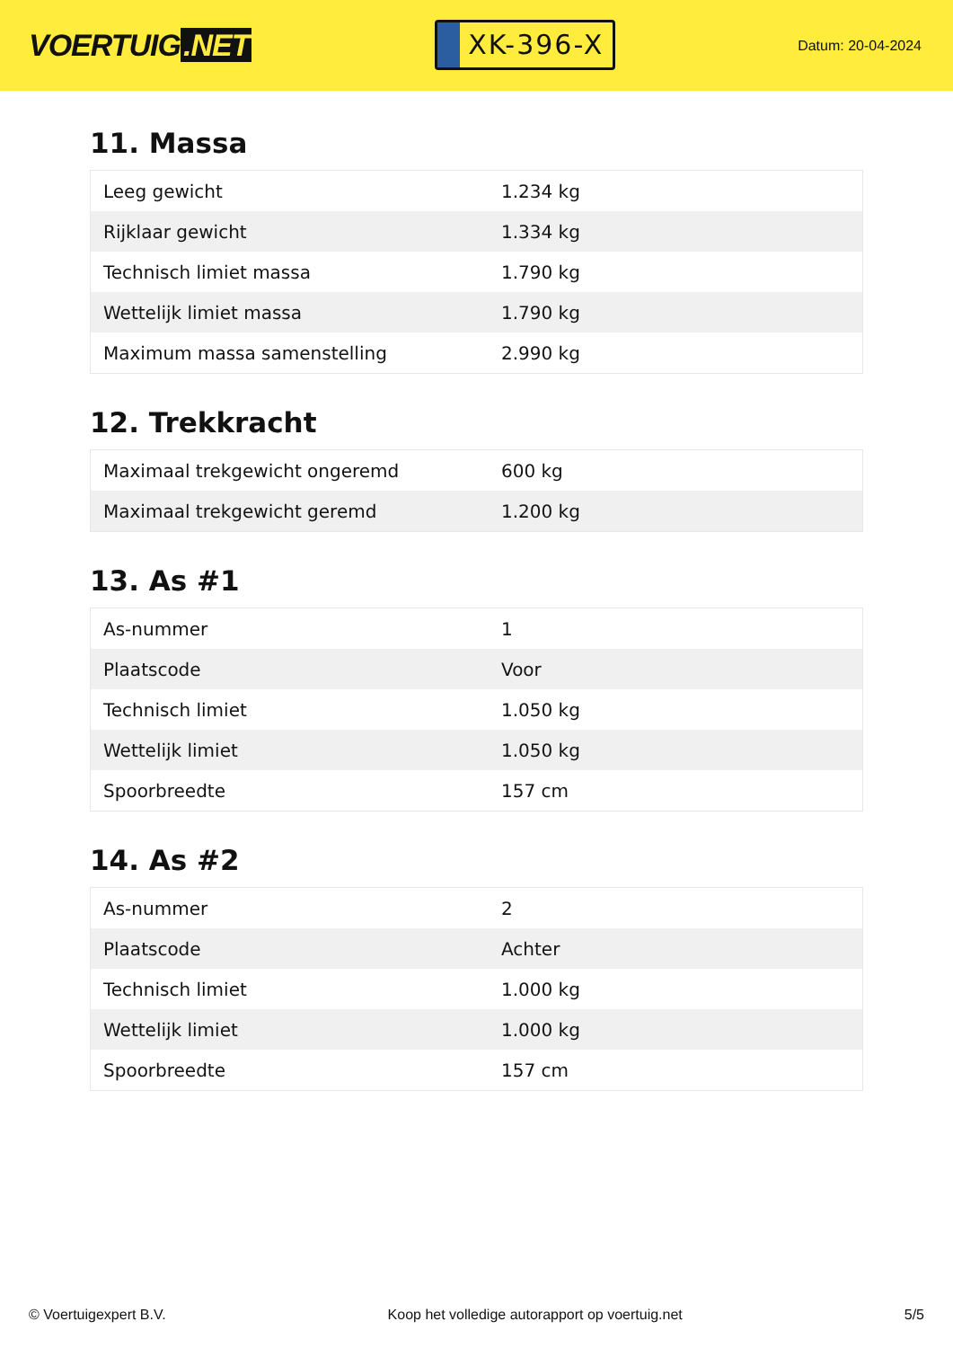VOERTUIG.NET
XK-396-X
Datum: 20-04-2024
11. Massa
| Leeg gewicht | 1.234 kg |
| Rijklaar gewicht | 1.334 kg |
| Technisch limiet massa | 1.790 kg |
| Wettelijk limiet massa | 1.790 kg |
| Maximum massa samenstelling | 2.990 kg |
12. Trekkracht
| Maximaal trekgewicht ongeremd | 600 kg |
| Maximaal trekgewicht geremd | 1.200 kg |
13. As #1
| As-nummer | 1 |
| Plaatscode | Voor |
| Technisch limiet | 1.050 kg |
| Wettelijk limiet | 1.050 kg |
| Spoorbreedte | 157 cm |
14. As #2
| As-nummer | 2 |
| Plaatscode | Achter |
| Technisch limiet | 1.000 kg |
| Wettelijk limiet | 1.000 kg |
| Spoorbreedte | 157 cm |
© Voertuigexpert B.V. Koop het volledige autorapport op voertuig.net 5/5